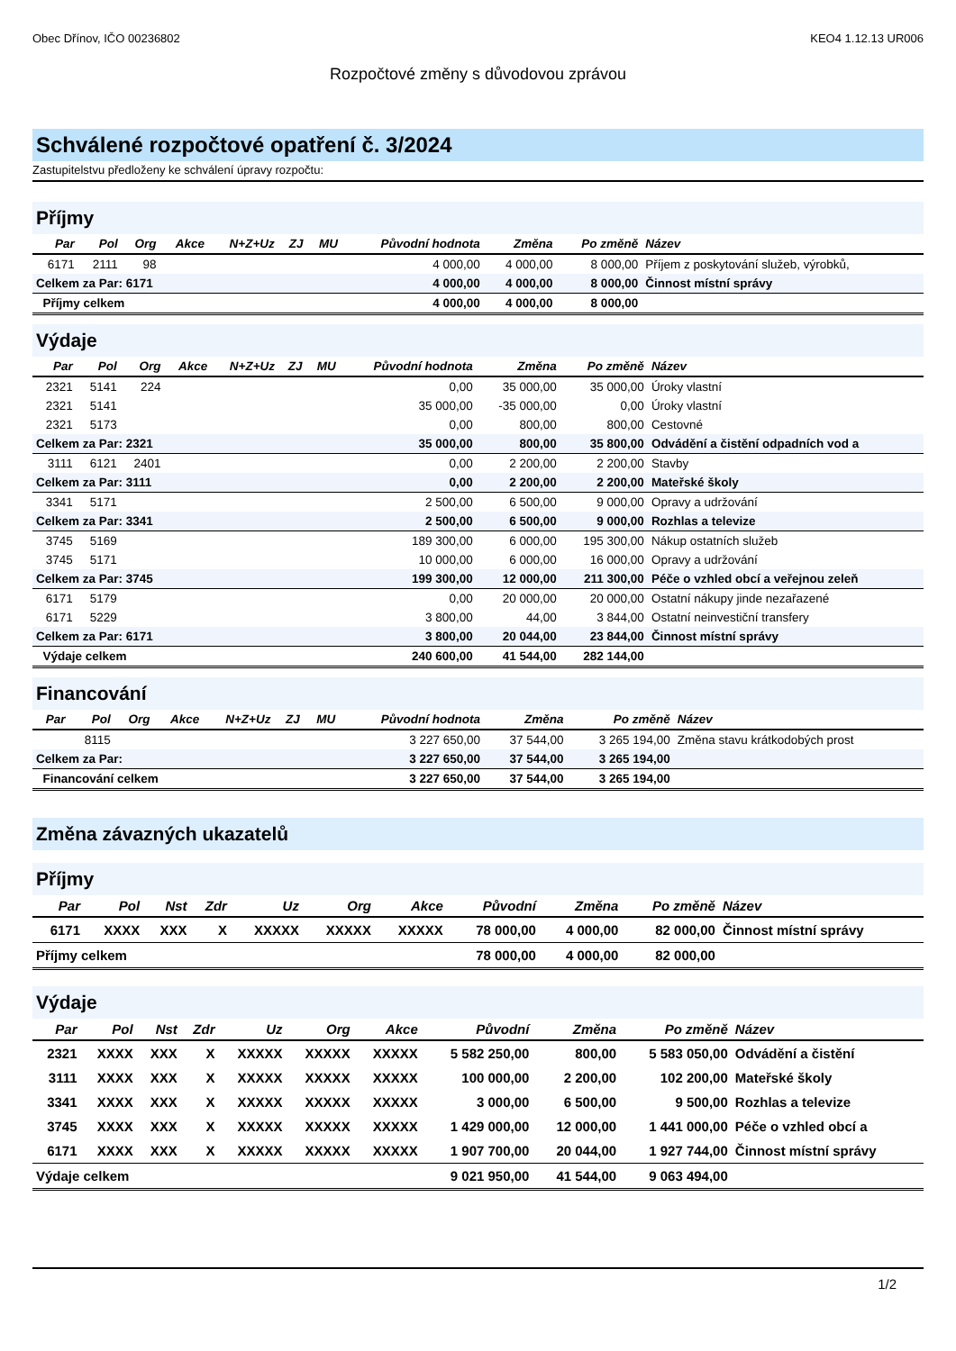Obec Dřínov, IČO 00236802 KEO4 1.12.13 UR006
Rozpočtové změny s důvodovou zprávou
Schválené rozpočtové opatření č. 3/2024
Zastupitelstvu předloženy ke schválení úpravy rozpočtu:
Příjmy
| Par | Pol | Org | Akce | N+Z+Uz | ZJ | MU | Původní hodnota | Změna | Po změně | Název |
| --- | --- | --- | --- | --- | --- | --- | --- | --- | --- | --- |
| 6171 | 2111 | 98 | | | | | 4 000,00 | 4 000,00 | 8 000,00 | Příjem z poskytování služeb, výrobků, |
| Celkem za Par: 6171 | | | | | | | 4 000,00 | 4 000,00 | 8 000,00 | Činnost místní správy |
| Příjmy celkem | | | | | | | 4 000,00 | 4 000,00 | 8 000,00 | |
Výdaje
| Par | Pol | Org | Akce | N+Z+Uz | ZJ | MU | Původní hodnota | Změna | Po změně | Název |
| --- | --- | --- | --- | --- | --- | --- | --- | --- | --- | --- |
| 2321 | 5141 | 224 | | | | | 0,00 | 35 000,00 | 35 000,00 | Úroky vlastní |
| 2321 | 5141 | | | | | | 35 000,00 | -35 000,00 | 0,00 | Úroky vlastní |
| 2321 | 5173 | | | | | | 0,00 | 800,00 | 800,00 | Cestovné |
| Celkem za Par: 2321 | | | | | | | 35 000,00 | 800,00 | 35 800,00 | Odvádění a čistění odpadních vod a |
| 3111 | 6121 | 2401 | | | | | 0,00 | 2 200,00 | 2 200,00 | Stavby |
| Celkem za Par: 3111 | | | | | | | 0,00 | 2 200,00 | 2 200,00 | Mateřské školy |
| 3341 | 5171 | | | | | | 2 500,00 | 6 500,00 | 9 000,00 | Opravy a udržování |
| Celkem za Par: 3341 | | | | | | | 2 500,00 | 6 500,00 | 9 000,00 | Rozhlas a televize |
| 3745 | 5169 | | | | | | 189 300,00 | 6 000,00 | 195 300,00 | Nákup ostatních služeb |
| 3745 | 5171 | | | | | | 10 000,00 | 6 000,00 | 16 000,00 | Opravy a udržování |
| Celkem za Par: 3745 | | | | | | | 199 300,00 | 12 000,00 | 211 300,00 | Péče o vzhled obcí a veřejnou zeleň |
| 6171 | 5179 | | | | | | 0,00 | 20 000,00 | 20 000,00 | Ostatní nákupy jinde nezařazené |
| 6171 | 5229 | | | | | | 3 800,00 | 44,00 | 3 844,00 | Ostatní neinvestiční transfery |
| Celkem za Par: 6171 | | | | | | | 3 800,00 | 20 044,00 | 23 844,00 | Činnost místní správy |
| Výdaje celkem | | | | | | | 240 600,00 | 41 544,00 | 282 144,00 | |
Financování
| Par | Pol | Org | Akce | N+Z+Uz | ZJ | MU | Původní hodnota | Změna | Po změně | Název |
| --- | --- | --- | --- | --- | --- | --- | --- | --- | --- | --- |
| | 8115 | | | | | | 3 227 650,00 | 37 544,00 | 3 265 194,00 | Změna stavu krátkodobých prost |
| Celkem za Par: | | | | | | | 3 227 650,00 | 37 544,00 | 3 265 194,00 | |
| Financování celkem | | | | | | | 3 227 650,00 | 37 544,00 | 3 265 194,00 | |
Změna závazných ukazatelů
Příjmy
| Par | Pol | Nst | Zdr | Uz | Org | Akce | Původní | Změna | Po změně | Název |
| --- | --- | --- | --- | --- | --- | --- | --- | --- | --- | --- |
| 6171 | XXXX | XXX | X | XXXXX | XXXXX | XXXXX | 78 000,00 | 4 000,00 | 82 000,00 | Činnost místní správy |
| Příjmy celkem | | | | | | | 78 000,00 | 4 000,00 | 82 000,00 | |
Výdaje
| Par | Pol | Nst | Zdr | Uz | Org | Akce | Původní | Změna | Po změně | Název |
| --- | --- | --- | --- | --- | --- | --- | --- | --- | --- | --- |
| 2321 | XXXX | XXX | X | XXXXX | XXXXX | XXXXX | 5 582 250,00 | 800,00 | 5 583 050,00 | Odvádění a čistění |
| 3111 | XXXX | XXX | X | XXXXX | XXXXX | XXXXX | 100 000,00 | 2 200,00 | 102 200,00 | Mateřské školy |
| 3341 | XXXX | XXX | X | XXXXX | XXXXX | XXXXX | 3 000,00 | 6 500,00 | 9 500,00 | Rozhlas a televize |
| 3745 | XXXX | XXX | X | XXXXX | XXXXX | XXXXX | 1 429 000,00 | 12 000,00 | 1 441 000,00 | Péče o vzhled obcí a |
| 6171 | XXXX | XXX | X | XXXXX | XXXXX | XXXXX | 1 907 700,00 | 20 044,00 | 1 927 744,00 | Činnost místní správy |
| Výdaje celkem | | | | | | | 9 021 950,00 | 41 544,00 | 9 063 494,00 | |
1/2